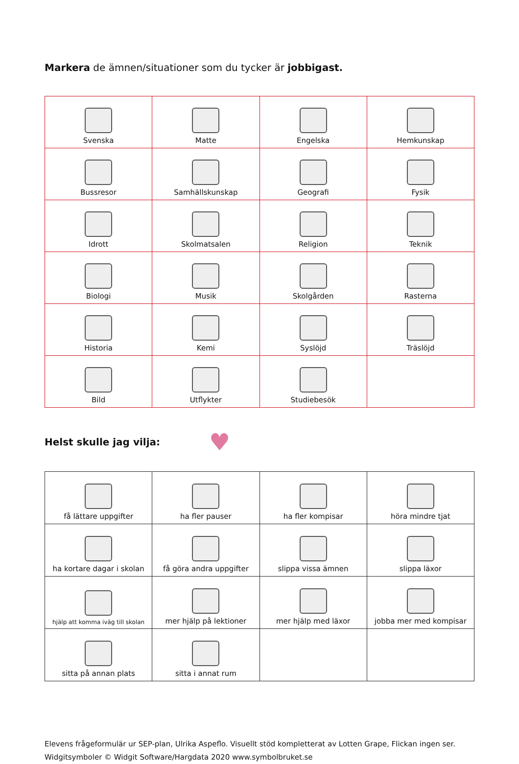Markera de ämnen/situationer som du tycker är jobbigast.
| Svenska | Matte | Engelska | Hemkunskap |
| Bussresor | Samhällskunskap | Geografi | Fysik |
| Idrott | Skolmatsalen | Religion | Teknik |
| Biologi | Musik | Skolgården | Rasterna |
| Historia | Kemi | Syslöjd | Träslöjd |
| Bild | Utflykter | Studiebesök | |
Helst skulle jag vilja: ♥
| få lättare uppgifter | ha fler pauser | ha fler kompisar | höra mindre tjat |
| ha kortare dagar i skolan | få göra andra uppgifter | slippa vissa ämnen | slippa läxor |
| hjälp att komma iväg till skolan | mer hjälp på lektioner | mer hjälp med läxor | jobba mer med kompisar |
| sitta på annan plats | sitta i annat rum | | |
Elevens frågeformulär ur SEP-plan, Ulrika Aspeflo. Visuellt stöd kompletterat av Lotten Grape, Flickan ingen ser.
Widgitsymboler © Widgit Software/Hargdata 2020 www.symbolbruket.se